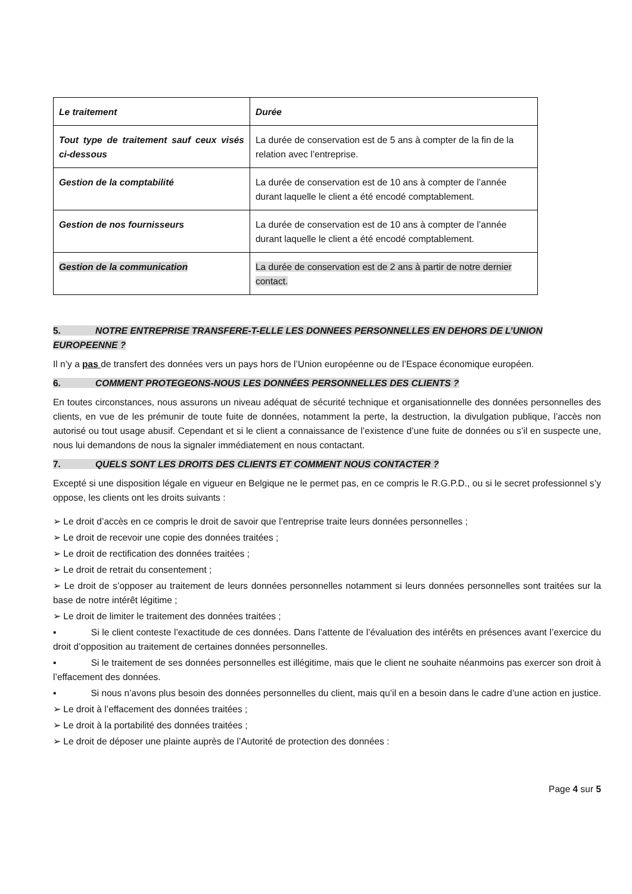| Le traitement | Durée |
| Tout type de traitement sauf ceux visés ci-dessous | La durée de conservation est de 5 ans à compter de la fin de la relation avec l’entreprise. |
| Gestion de la comptabilité | La durée de conservation est de 10 ans à compter de l’année durant laquelle le client a été encodé comptablement. |
| Gestion de nos fournisseurs | La durée de conservation est de 10 ans à compter de l’année durant laquelle le client a été encodé comptablement. |
| Gestion de la communication | La durée de conservation est de 2 ans à partir de notre dernier contact. |
5. NOTRE ENTREPRISE TRANSFERE-T-ELLE LES DONNEES PERSONNELLES EN DEHORS DE L’UNION EUROPEENNE ?
Il n’y a pas de transfert des données vers un pays hors de l’Union européenne ou de l’Espace économique européen.
6. COMMENT PROTEGEONS-NOUS LES DONNÉES PERSONNELLES DES CLIENTS ?
En toutes circonstances, nous assurons un niveau adéquat de sécurité technique et organisationnelle des données personnelles des clients, en vue de les prémunir de toute fuite de données, notamment la perte, la destruction, la divulgation publique, l’accès non autorisé ou tout usage abusif. Cependant et si le client a connaissance de l’existence d’une fuite de données ou s’il en suspecte une, nous lui demandons de nous la signaler immédiatement en nous contactant.
7. QUELS SONT LES DROITS DES CLIENTS ET COMMENT NOUS CONTACTER ?
Excepté si une disposition légale en vigueur en Belgique ne le permet pas, en ce compris le R.G.P.D., ou si le secret professionnel s’y oppose, les clients ont les droits suivants :
➢ Le droit d’accès en ce compris le droit de savoir que l’entreprise traite leurs données personnelles ;
➢ Le droit de recevoir une copie des données traitées ;
➢ Le droit de rectification des données traitées ;
➢ Le droit de retrait du consentement ;
➢ Le droit de s’opposer au traitement de leurs données personnelles notamment si leurs données personnelles sont traitées sur la base de notre intérêt légitime ;
➢ Le droit de limiter le traitement des données traitées ;
▪ Si le client conteste l’exactitude de ces données. Dans l’attente de l’évaluation des intérêts en présences avant l’exercice du droit d’opposition au traitement de certaines données personnelles.
▪ Si le traitement de ses données personnelles est illégitime, mais que le client ne souhaite néanmoins pas exercer son droit à l’effacement des données.
▪ Si nous n’avons plus besoin des données personnelles du client, mais qu’il en a besoin dans le cadre d’une action en justice.
➢ Le droit à l’effacement des données traitées ;
➢ Le droit à la portabilité des données traitées ;
➢ Le droit de déposer une plainte auprès de l’Autorité de protection des données :
Page 4 sur 5